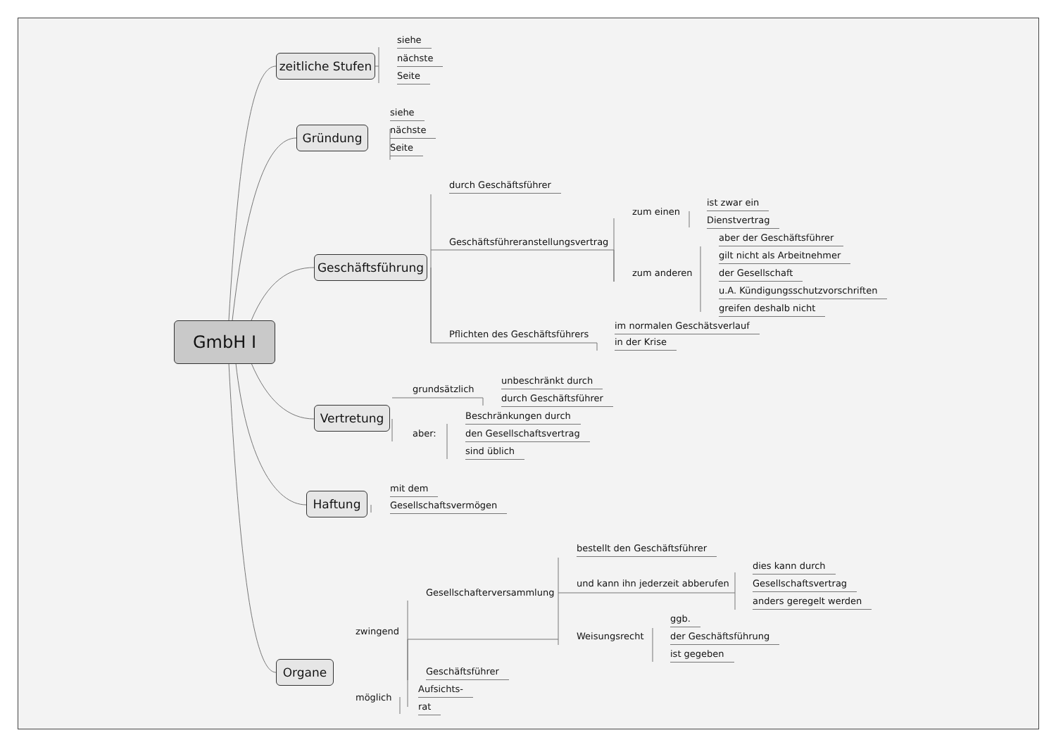siehe
zeitliche Stufen nächste
Seite
siehe
Gründung nächste
Seite
durch Geschäftsführer
ist zwar ein
zum einen
Dienstvertrag
Geschäftsführeranstellungsvertrag aber der Geschäftsführer
gilt nicht als Arbeitnehmer
Geschäftsführung
zum anderen der Gesellschaft
u.A. Kündigungsschutzvorschriften
greifen deshalb nicht
GmbH I Pflichten des Geschäftsführers im normalen Geschätsverlauf
in der Krise
unbeschränkt durch
grundsätzlich
durch Geschäftsführer
Vertretung Beschränkungen durch
aber: den Gesellschaftsvertrag
sind üblich
mit dem
Haftung Gesellschaftsvermögen
bestellt den Geschäftsführer
dies kann durch
und kann ihn jederzeit abberufen Gesellschaftsvertrag
Gesellschafterversammlung
anders geregelt werden
ggb.
zwingend
Weisungsrecht der Geschäftsführung
ist gegeben
Organe Geschäftsführer
Aufsichts-
möglich
rat